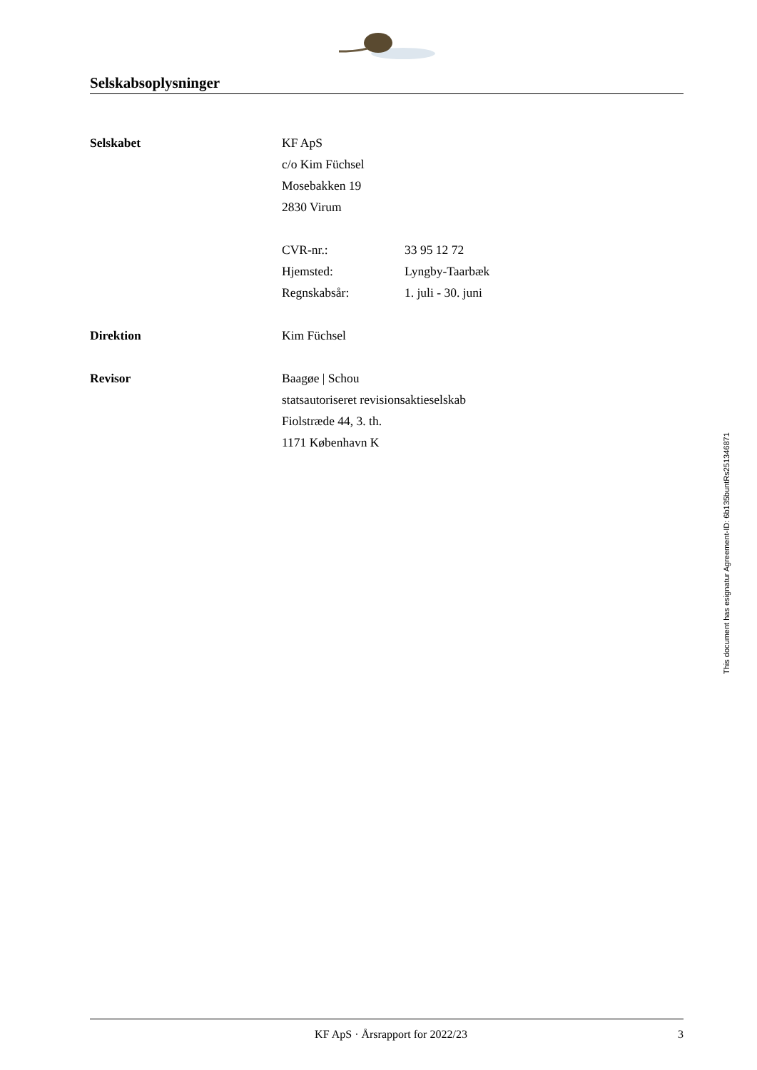Selskabsoplysninger
Selskabet KF ApS
c/o Kim Füchsel
Mosebakken 19
2830 Virum
CVR-nr.: 33 95 12 72
Hjemsted: Lyngby-Taarbæk
Regnskabsår: 1. juli - 30. juni
Direktion Kim Füchsel
Revisor Baagøe | Schou
statsautoriseret revisionsaktieselskab
Fiolstræde 44, 3. th.
1171 København K
This document has esignatur Agreement-ID: 6b135buntRs251346871
KF ApS · Årsrapport for 2022/23 3